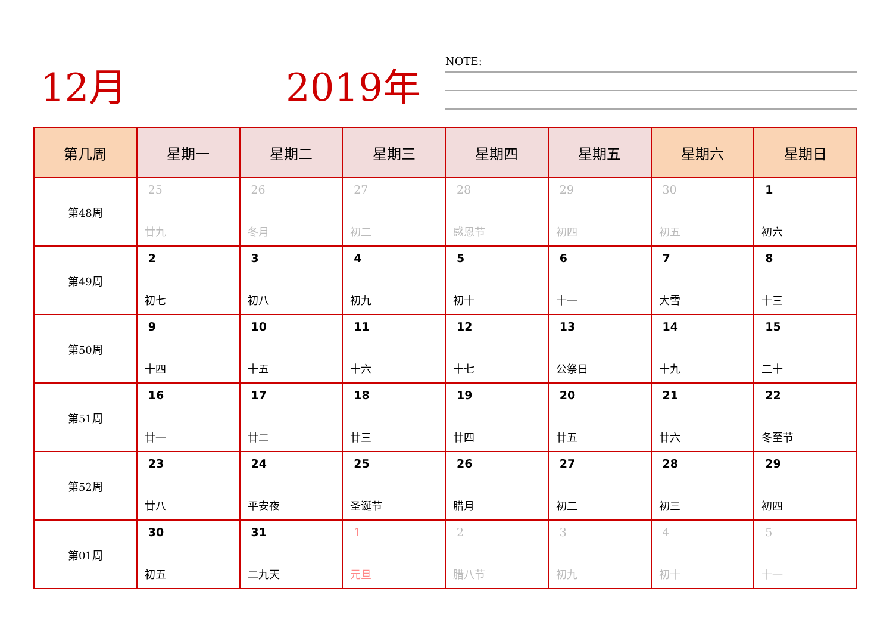12月 2019年 NOTE:
| 第几周 | 星期一 | 星期二 | 星期三 | 星期四 | 星期五 | 星期六 | 星期日 |
| --- | --- | --- | --- | --- | --- | --- | --- |
| 第48周 | 25 廿九 | 26 冬月 | 27 初二 | 28 感恩节 | 29 初四 | 30 初五 | 1 初六 |
| 第49周 | 2 初七 | 3 初八 | 4 初九 | 5 初十 | 6 十一 | 7 大雪 | 8 十三 |
| 第50周 | 9 十四 | 10 十五 | 11 十六 | 12 十七 | 13 公祭日 | 14 十九 | 15 二十 |
| 第51周 | 16 廿一 | 17 廿二 | 18 廿三 | 19 廿四 | 20 廿五 | 21 廿六 | 22 冬至节 |
| 第52周 | 23 廿八 | 24 平安夜 | 25 圣诞节 | 26 腊月 | 27 初二 | 28 初三 | 29 初四 |
| 第01周 | 30 初五 | 31 二九天 | 1 元旦 | 2 腊八节 | 3 初九 | 4 初十 | 5 十一 |